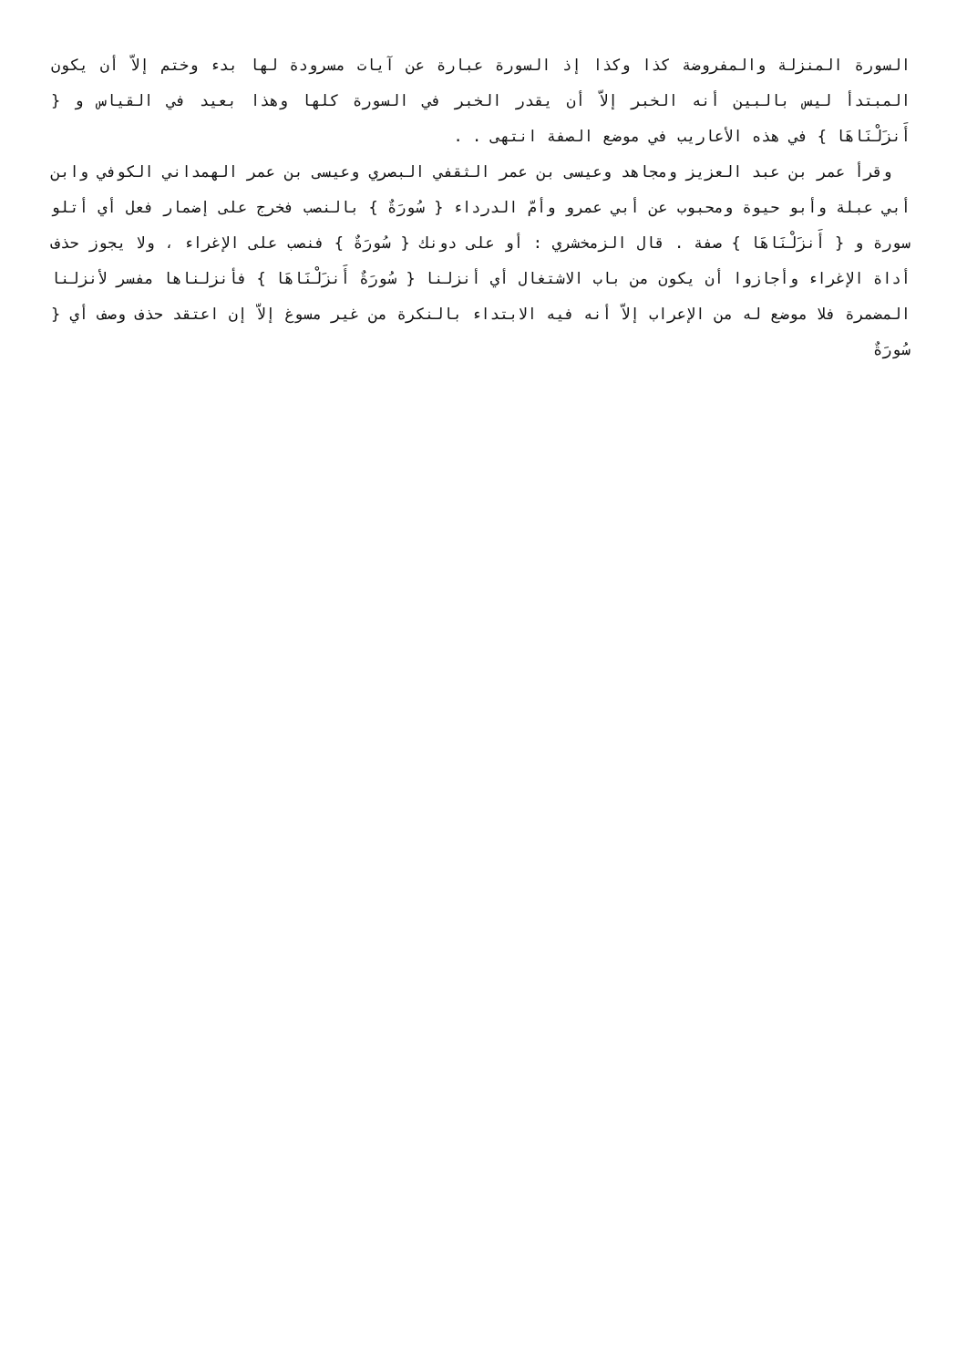السورة المنزلة والمفروضة كذا وكذا إذ السورة عبارة عن آيات مسرودة لها بدء وختم إلاّ أن يكون المبتدأ ليس بالبين أنه الخبر إلاّ أن يقدر الخبر في السورة كلها وهذا بعيد في القياس و { أَنزَلْنَاهَا } في هذه الأعاريب في موضع الصفة انتهى . .
وقرأ عمر بن عبد العزيز ومجاهد وعيسى بن عمر الثقفي البصري وعيسى بن عمر الهمداني الكوفي وابن أبي عبلة وأبو حيوة ومحبوب عن أبي عمرو وأمّ الدرداء { سُورَةٌ } بالنصب فخرج على إضمار فعل أي أتلو سورة و { أَنزَلْنَاهَا } صفة . قال الزمخشري : أو على دونك { سُورَةٌ } فنصب على الإغراء ، ولا يجوز حذف أداة الإغراء وأجازوا أن يكون من باب الاشتغال أي أنزلنا { سُورَةٌ أَنزَلْنَاهَا } فأنزلناها مفسر لأنزلنا المضمرة فلا موضع له من الإعراب إلاّ أنه فيه الابتداء بالنكرة من غير مسوغ إلاّ إن اعتقد حذف وصف أي { سُورَةٌ